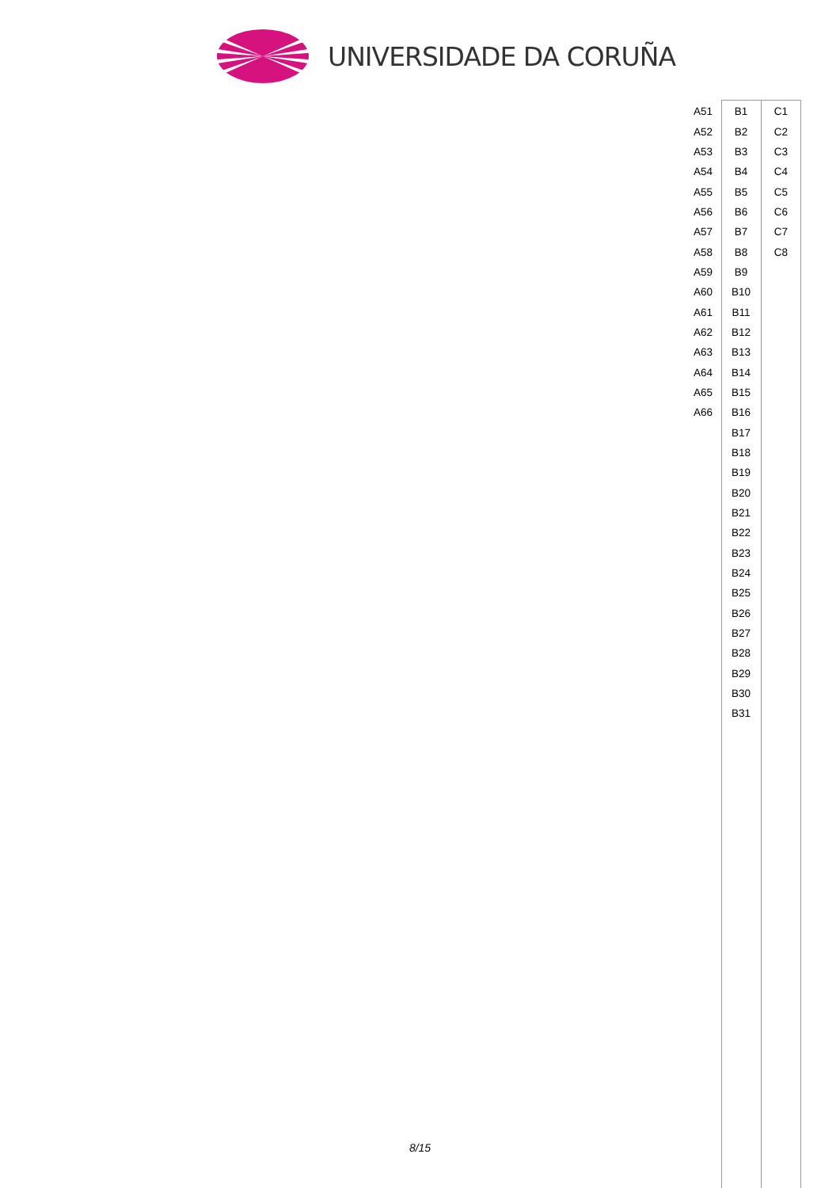UNIVERSIDADE DA CORUÑA
| A51 | B1 | C1 |
| A52 | B2 | C2 |
| A53 | B3 | C3 |
| A54 | B4 | C4 |
| A55 | B5 | C5 |
| A56 | B6 | C6 |
| A57 | B7 | C7 |
| A58 | B8 | C8 |
| A59 | B9 | |
| A60 | B10 | |
| A61 | B11 | |
| A62 | B12 | |
| A63 | B13 | |
| A64 | B14 | |
| A65 | B15 | |
| A66 | B16 | |
| | B17 | |
| | B18 | |
| | B19 | |
| | B20 | |
| | B21 | |
| | B22 | |
| | B23 | |
| | B24 | |
| | B25 | |
| | B26 | |
| | B27 | |
| | B28 | |
| | B29 | |
| | B30 | |
| | B31 | |
8/15